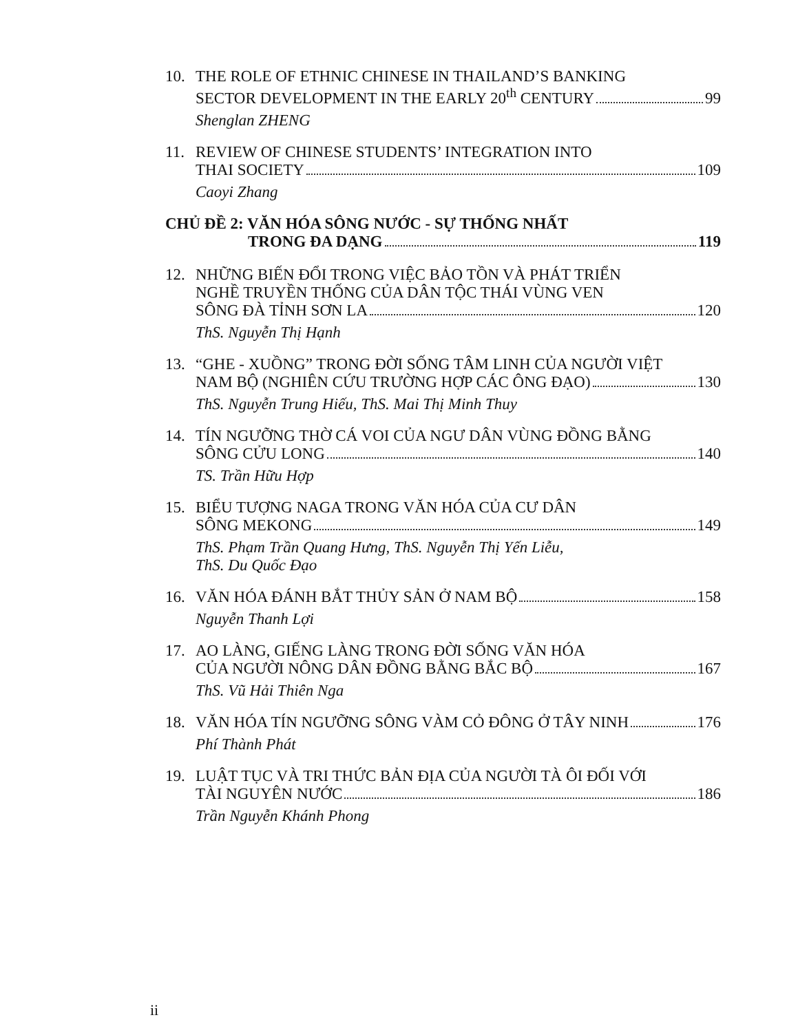10. THE ROLE OF ETHNIC CHINESE IN THAILAND’S BANKING
SECTOR DEVELOPMENT IN THE EARLY 20<sup>th</sup> CENTURY 99
Shenglan ZHENG
11. REVIEW OF CHINESE STUDENTS’ INTEGRATION INTO
THAI SOCIETY 109
Caoyi Zhang
CHỦ ĐỀ 2: VĂN HÓA SÔNG NƯỚC - SỰ THỐNG NHẤT
TRONG ĐA DẠNG 119
12. NHỮNG BIẾN ĐỔI TRONG VIỆC BẢO TỒN VÀ PHÁT TRIỂN
NGHỀ TRUYỀN THỐNG CỦA DÂN TỘC THÁI VÙNG VEN
SÔNG ĐÀ TỈNH SƠN LA 120
ThS. Nguyễn Thị Hạnh
13. “GHE - XUỒNG” TRONG ĐỜI SỐNG TÂM LINH CỦA NGƯỜI VIỆT
NAM BỘ (NGHIÊN CỨU TRƯỜNG HỢP CÁC ÔNG ĐẠO) 130
ThS. Nguyễn Trung Hiếu, ThS. Mai Thị Minh Thuy
14. TÍN NGƯỠNG THỜ CÁ VOI CỦA NGƯ DÂN VÙNG ĐỒNG BẰNG
SÔNG CỬU LONG 140
TS. Trần Hữu Hợp
15. BIỂU TƯỢNG NAGA TRONG VĂN HÓA CỦA CƯ DÂN
SÔNG MEKONG 149
ThS. Phạm Trần Quang Hưng, ThS. Nguyễn Thị Yến Liễu,
ThS. Du Quốc Đạo
16. VĂN HÓA ĐÁNH BẮT THỦY SẢN Ở NAM BỘ 158
Nguyễn Thanh Lợi
17. AO LÀNG, GIẾNG LÀNG TRONG ĐỜI SỐNG VĂN HÓA
CỦA NGƯỜI NÔNG DÂN ĐỒNG BẰNG BẮC BỘ 167
ThS. Vũ Hải Thiên Nga
18. VĂN HÓA TÍN NGƯỠNG SÔNG VÀM CỎ ĐÔNG Ở TÂY NINH 176
Phí Thành Phát
19. LUẬT TỤC VÀ TRI THỨC BẢN ĐỊA CỦA NGƯỜI TÀ ÔI ĐỐI VỚI
TÀI NGUYÊN NƯỚC 186
Trần Nguyễn Khánh Phong
ii